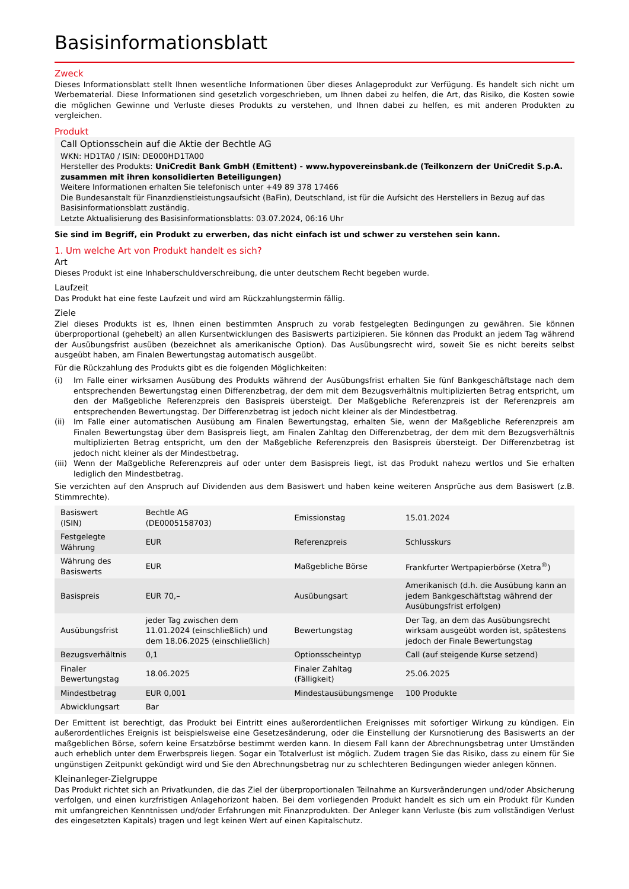Basisinformationsblatt
Zweck
Dieses Informationsblatt stellt Ihnen wesentliche Informationen über dieses Anlageprodukt zur Verfügung. Es handelt sich nicht um Werbematerial. Diese Informationen sind gesetzlich vorgeschrieben, um Ihnen dabei zu helfen, die Art, das Risiko, die Kosten sowie die möglichen Gewinne und Verluste dieses Produkts zu verstehen, und Ihnen dabei zu helfen, es mit anderen Produkten zu vergleichen.
Produkt
Call Optionsschein auf die Aktie der Bechtle AG
WKN: HD1TA0 / ISIN: DE000HD1TA00
Hersteller des Produkts: UniCredit Bank GmbH (Emittent) - www.hypovereinsbank.de (Teilkonzern der UniCredit S.p.A. zusammen mit ihren konsolidierten Beteiligungen)
Weitere Informationen erhalten Sie telefonisch unter +49 89 378 17466
Die Bundesanstalt für Finanzdienstleistungsaufsicht (BaFin), Deutschland, ist für die Aufsicht des Herstellers in Bezug auf das Basisinformationsblatt zuständig.
Letzte Aktualisierung des Basisinformationsblatts: 03.07.2024, 06:16 Uhr
Sie sind im Begriff, ein Produkt zu erwerben, das nicht einfach ist und schwer zu verstehen sein kann.
1. Um welche Art von Produkt handelt es sich?
Art
Dieses Produkt ist eine Inhaberschuldverschreibung, die unter deutschem Recht begeben wurde.
Laufzeit
Das Produkt hat eine feste Laufzeit und wird am Rückzahlungstermin fällig.
Ziele
Ziel dieses Produkts ist es, Ihnen einen bestimmten Anspruch zu vorab festgelegten Bedingungen zu gewähren. Sie können überproportional (gehebelt) an allen Kursentwicklungen des Basiswerts partizipieren. Sie können das Produkt an jedem Tag während der Ausübungsfrist ausüben (bezeichnet als amerikanische Option). Das Ausübungsrecht wird, soweit Sie es nicht bereits selbst ausgeübt haben, am Finalen Bewertungstag automatisch ausgeübt.
Für die Rückzahlung des Produkts gibt es die folgenden Möglichkeiten:
(i) Im Falle einer wirksamen Ausübung des Produkts während der Ausübungsfrist erhalten Sie fünf Bankgeschäftstage nach dem entsprechenden Bewertungstag einen Differenzbetrag, der dem mit dem Bezugsverhältnis multiplizierten Betrag entspricht, um den der Maßgebliche Referenzpreis den Basispreis übersteigt. Der Maßgebliche Referenzpreis ist der Referenzpreis am entsprechenden Bewertungstag. Der Differenzbetrag ist jedoch nicht kleiner als der Mindestbetrag.
(ii) Im Falle einer automatischen Ausübung am Finalen Bewertungstag, erhalten Sie, wenn der Maßgebliche Referenzpreis am Finalen Bewertungstag über dem Basispreis liegt, am Finalen Zahltag den Differenzbetrag, der dem mit dem Bezugsverhältnis multiplizierten Betrag entspricht, um den der Maßgebliche Referenzpreis den Basispreis übersteigt. Der Differenzbetrag ist jedoch nicht kleiner als der Mindestbetrag.
(iii) Wenn der Maßgebliche Referenzpreis auf oder unter dem Basispreis liegt, ist das Produkt nahezu wertlos und Sie erhalten lediglich den Mindestbetrag.
Sie verzichten auf den Anspruch auf Dividenden aus dem Basiswert und haben keine weiteren Ansprüche aus dem Basiswert (z.B. Stimmrechte).
| Basiswert (ISIN) | Bechtle AG (DE0005158703) | Emissionstag | 15.01.2024 |
| Festgelegte Währung | EUR | Referenzpreis | Schlusskurs |
| Währung des Basiswerts | EUR | Maßgebliche Börse | Frankfurter Wertpapierbörse (Xetra<sup>®</sup>) |
| Basispreis | EUR 70,– | Ausübungsart | Amerikanisch (d.h. die Ausübung kann an jedem Bankgeschäftstag während der Ausübungsfrist erfolgen) |
| Ausübungsfrist | jeder Tag zwischen dem 11.01.2024 (einschließlich) und dem 18.06.2025 (einschließlich) | Bewertungstag | Der Tag, an dem das Ausübungsrecht wirksam ausgeübt worden ist, spätestens jedoch der Finale Bewertungstag |
| Bezugsverhältnis | 0,1 | Optionsscheintyp | Call (auf steigende Kurse setzend) |
| Finaler Bewertungstag | 18.06.2025 | Finaler Zahltag (Fälligkeit) | 25.06.2025 |
| Mindestbetrag | EUR 0,001 | Mindestausübungsmenge | 100 Produkte |
| Abwicklungsart | Bar | | |
Der Emittent ist berechtigt, das Produkt bei Eintritt eines außerordentlichen Ereignisses mit sofortiger Wirkung zu kündigen. Ein außerordentliches Ereignis ist beispielsweise eine Gesetzesänderung, oder die Einstellung der Kursnotierung des Basiswerts an der maßgeblichen Börse, sofern keine Ersatzbörse bestimmt werden kann. In diesem Fall kann der Abrechnungsbetrag unter Umständen auch erheblich unter dem Erwerbspreis liegen. Sogar ein Totalverlust ist möglich. Zudem tragen Sie das Risiko, dass zu einem für Sie ungünstigen Zeitpunkt gekündigt wird und Sie den Abrechnungsbetrag nur zu schlechteren Bedingungen wieder anlegen können.
Kleinanleger-Zielgruppe
Das Produkt richtet sich an Privatkunden, die das Ziel der überproportionalen Teilnahme an Kursveränderungen und/oder Absicherung verfolgen, und einen kurzfristigen Anlagehorizont haben. Bei dem vorliegenden Produkt handelt es sich um ein Produkt für Kunden mit umfangreichen Kenntnissen und/oder Erfahrungen mit Finanzprodukten. Der Anleger kann Verluste (bis zum vollständigen Verlust des eingesetzten Kapitals) tragen und legt keinen Wert auf einen Kapitalschutz.